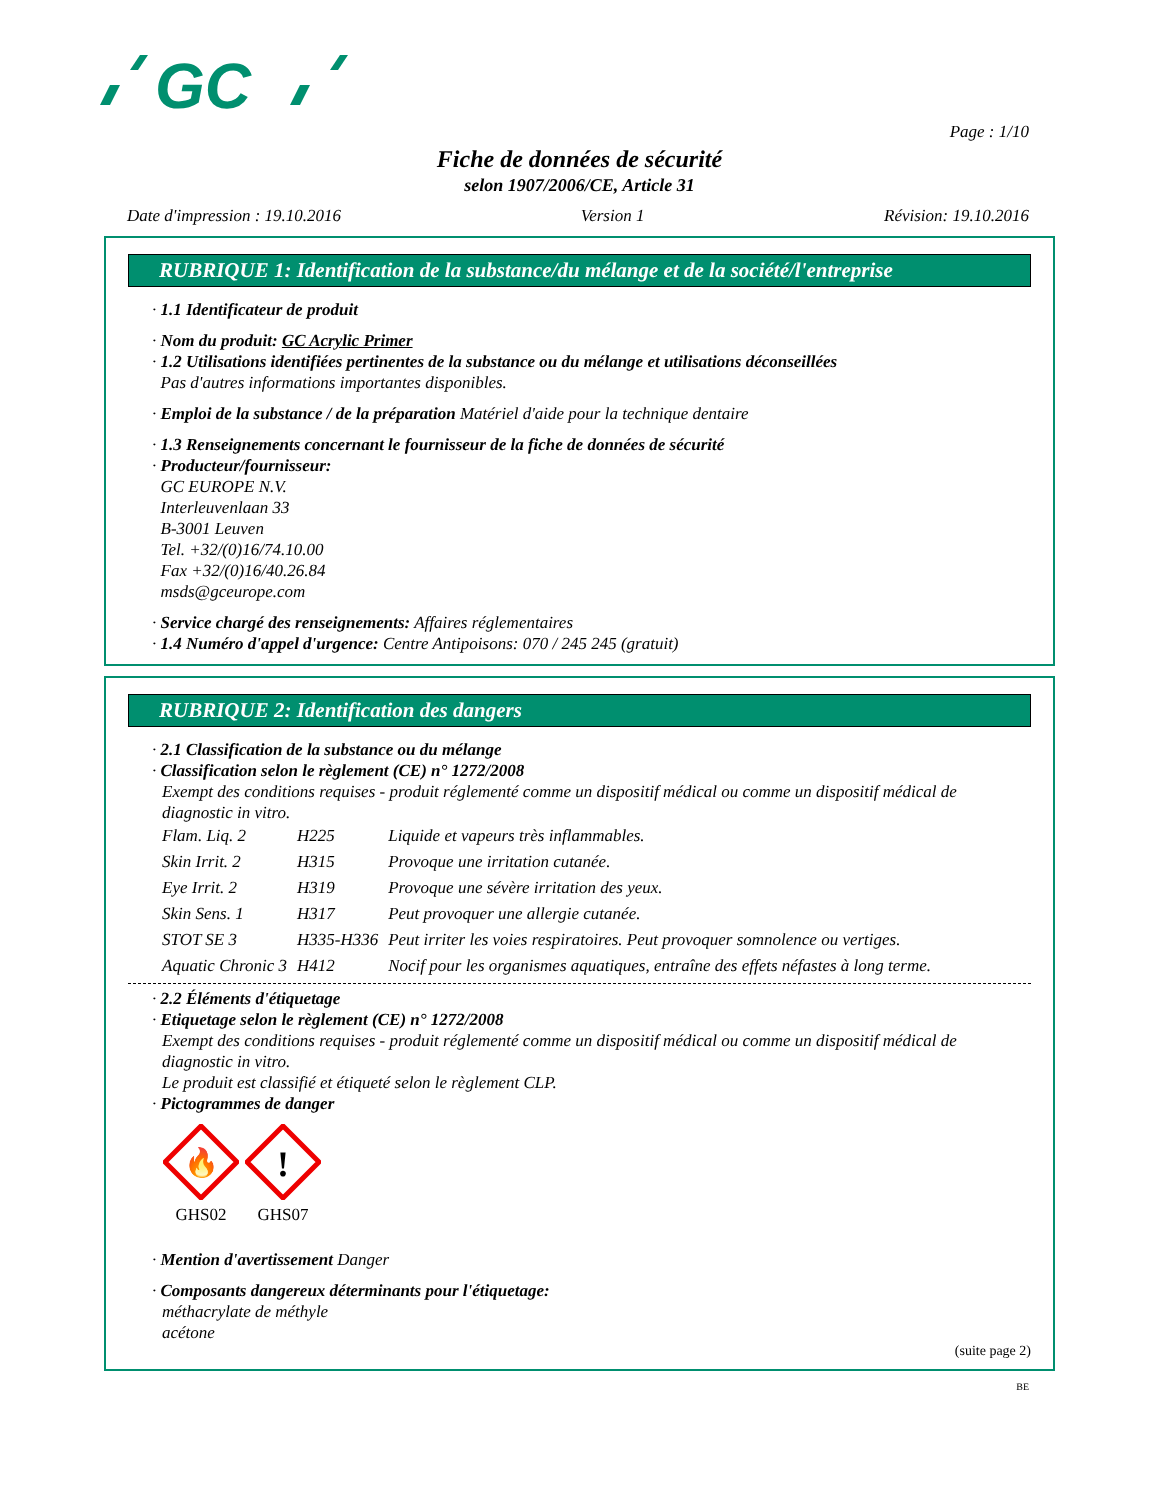GC
Page : 1/10
Fiche de données de sécurité
selon 1907/2006/CE, Article 31
Date d'impression : 19.10.2016 Version 1 Révision: 19.10.2016
RUBRIQUE 1: Identification de la substance/du mélange et de la société/l'entreprise
· 1.1 Identificateur de produit
· Nom du produit: GC Acrylic Primer
· 1.2 Utilisations identifiées pertinentes de la substance ou du mélange et utilisations déconseillées
Pas d'autres informations importantes disponibles.
· Emploi de la substance / de la préparation Matériel d'aide pour la technique dentaire
· 1.3 Renseignements concernant le fournisseur de la fiche de données de sécurité
· Producteur/fournisseur:
GC EUROPE N.V.
Interleuvenlaan 33
B-3001 Leuven
Tel. +32/(0)16/74.10.00
Fax +32/(0)16/40.26.84
msds@gceurope.com
· Service chargé des renseignements: Affaires réglementaires
· 1.4 Numéro d'appel d'urgence: Centre Antipoisons: 070 / 245 245 (gratuit)
RUBRIQUE 2: Identification des dangers
· 2.1 Classification de la substance ou du mélange
· Classification selon le règlement (CE) n° 1272/2008
Exempt des conditions requises - produit réglementé comme un dispositif médical ou comme un dispositif médical de diagnostic in vitro.
| Flam. Liq. 2 | H225 | Liquide et vapeurs très inflammables. |
| Skin Irrit. 2 | H315 | Provoque une irritation cutanée. |
| Eye Irrit. 2 | H319 | Provoque une sévère irritation des yeux. |
| Skin Sens. 1 | H317 | Peut provoquer une allergie cutanée. |
| STOT SE 3 | H335-H336 | Peut irriter les voies respiratoires. Peut provoquer somnolence ou vertiges. |
| Aquatic Chronic 3 | H412 | Nocif pour les organismes aquatiques, entraîne des effets néfastes à long terme. |
· 2.2 Éléments d'étiquetage
· Etiquetage selon le règlement (CE) n° 1272/2008
Exempt des conditions requises - produit réglementé comme un dispositif médical ou comme un dispositif médical de diagnostic in vitro.
Le produit est classifié et étiqueté selon le règlement CLP.
· Pictogrammes de danger
🔥
GHS02
!
GHS07
· Mention d'avertissement Danger
· Composants dangereux déterminants pour l'étiquetage:
méthacrylate de méthyle
acétone
(suite page 2)
BE